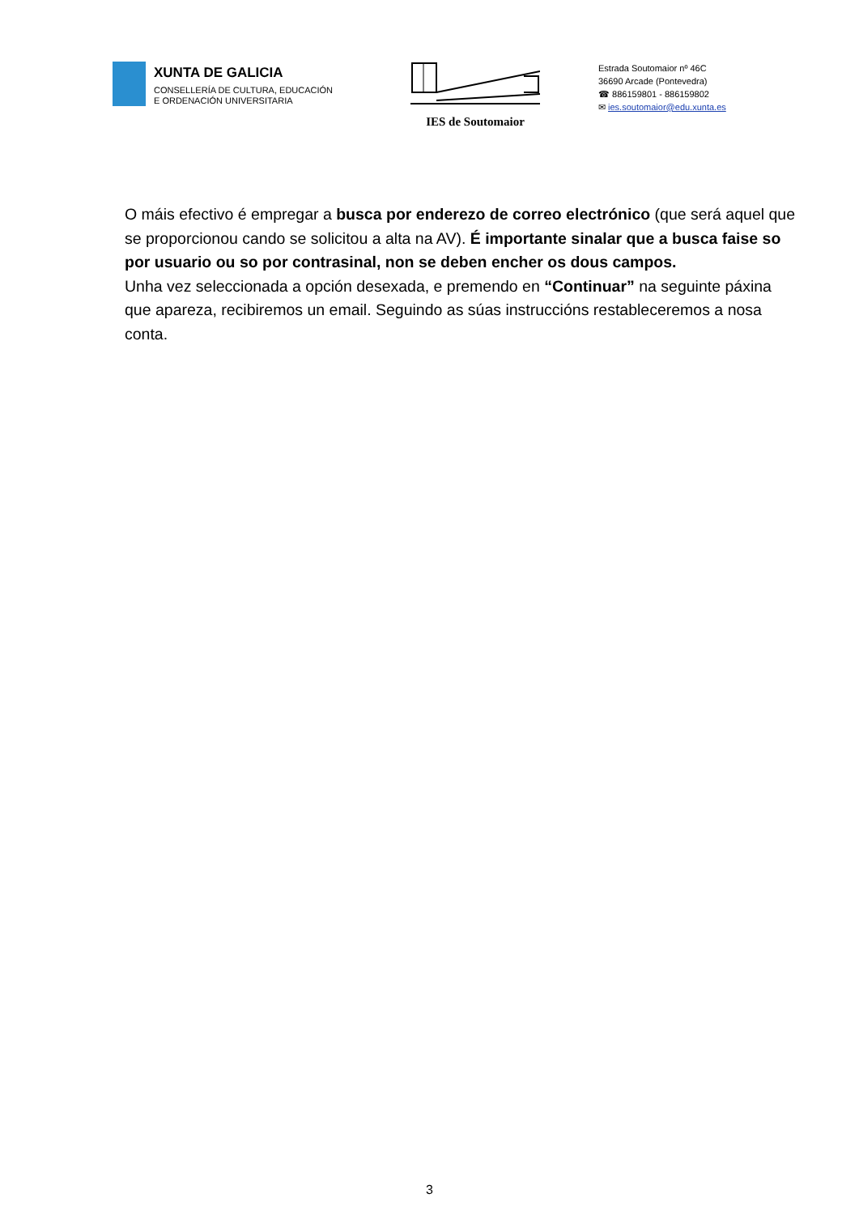XUNTA DE GALICIA
CONSELLERÍA DE CULTURA, EDUCACIÓN
E ORDENACIÓN UNIVERSITARIA
IES de Soutomaior
Estrada Soutomaior nº 46C
36690 Arcade (Pontevedra)
☎ 886159801 - 886159802
✉ ies.soutomaior@edu.xunta.es
O máis efectivo é empregar a busca por enderezo de correo electrónico (que será aquel que se proporcionou cando se solicitou a alta na AV). É importante sinalar que a busca faise so por usuario ou so por contrasinal, non se deben encher os dous campos.
Unha vez seleccionada a opción desexada, e premendo en “Continuar” na seguinte páxina que apareza, recibiremos un email. Seguindo as súas instruccións restableceremos a nosa conta.
3